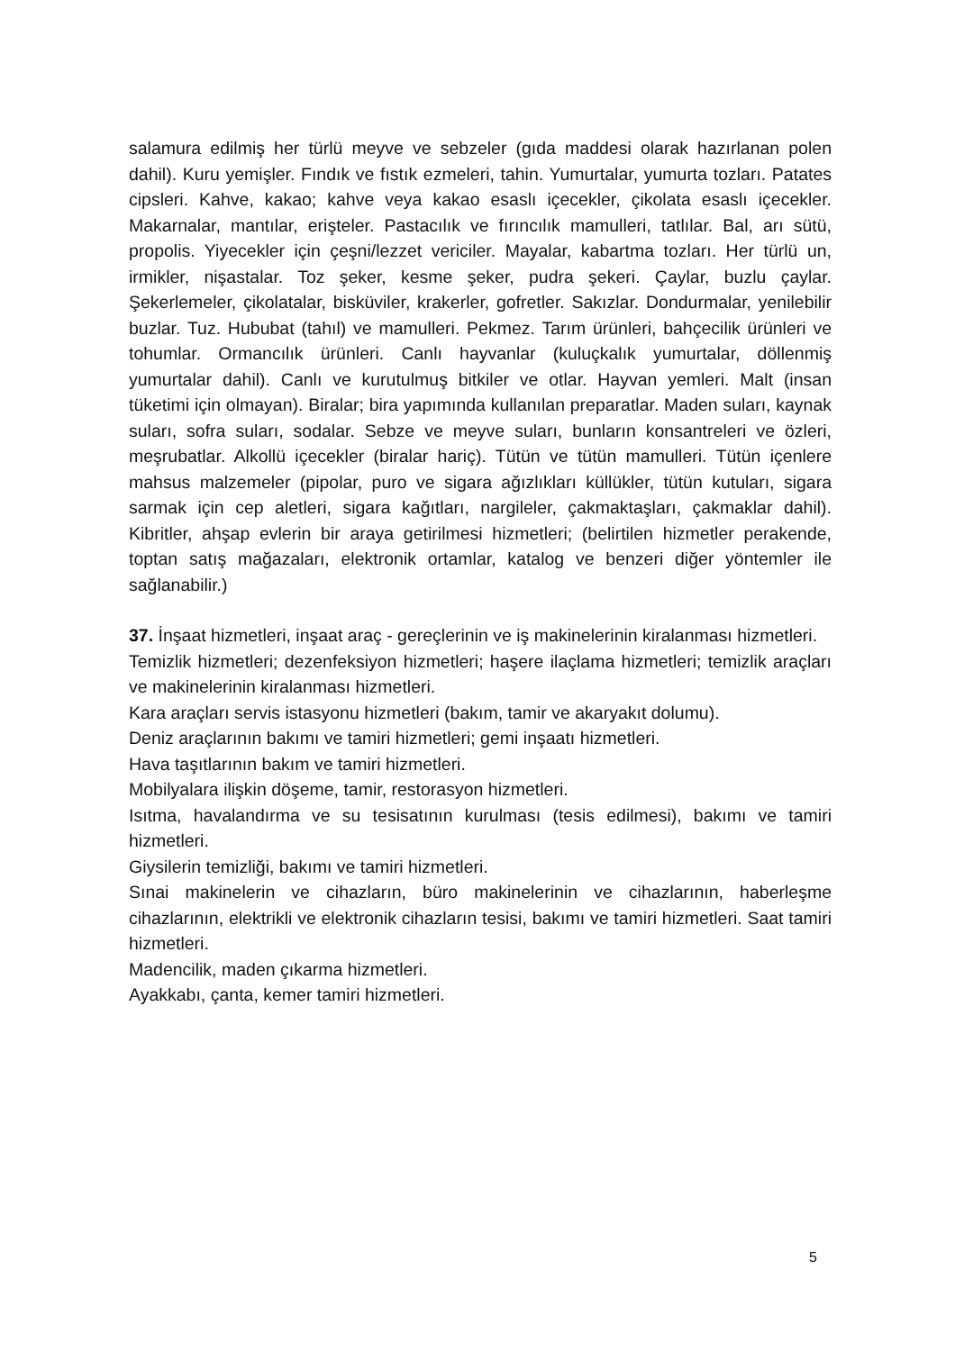salamura edilmiş her türlü meyve ve sebzeler (gıda maddesi olarak hazırlanan polen dahil). Kuru yemişler. Fındık ve fıstık ezmeleri, tahin. Yumurtalar, yumurta tozları. Patates cipsleri. Kahve, kakao; kahve veya kakao esaslı içecekler, çikolata esaslı içecekler. Makarnalar, mantılar, erişteler. Pastacılık ve fırıncılık mamulleri, tatlılar. Bal, arı sütü, propolis. Yiyecekler için çeşni/lezzet vericiler. Mayalar, kabartma tozları. Her türlü un, irmikler, nişastalar. Toz şeker, kesme şeker, pudra şekeri. Çaylar, buzlu çaylar. Şekerlemeler, çikolatalar, bisküviler, krakerler, gofretler. Sakızlar. Dondurmalar, yenilebilir buzlar. Tuz. Hububat (tahıl) ve mamulleri. Pekmez. Tarım ürünleri, bahçecilik ürünleri ve tohumlar. Ormancılık ürünleri. Canlı hayvanlar (kuluçkalık yumurtalar, döllenmiş yumurtalar dahil). Canlı ve kurutulmuş bitkiler ve otlar. Hayvan yemleri. Malt (insan tüketimi için olmayan). Biralar; bira yapımında kullanılan preparatlar. Maden suları, kaynak suları, sofra suları, sodalar. Sebze ve meyve suları, bunların konsantreleri ve özleri, meşrubatlar. Alkollü içecekler (biralar hariç). Tütün ve tütün mamulleri. Tütün içenlere mahsus malzemeler (pipolar, puro ve sigara ağızlıkları küllükler, tütün kutuları, sigara sarmak için cep aletleri, sigara kağıtları, nargileler, çakmaktaşları, çakmaklar dahil). Kibritler, ahşap evlerin bir araya getirilmesi hizmetleri; (belirtilen hizmetler perakende, toptan satış mağazaları, elektronik ortamlar, katalog ve benzeri diğer yöntemler ile sağlanabilir.)
37. İnşaat hizmetleri, inşaat araç - gereçlerinin ve iş makinelerinin kiralanması hizmetleri.
Temizlik hizmetleri; dezenfeksiyon hizmetleri; haşere ilaçlama hizmetleri; temizlik araçları ve makinelerinin kiralanması hizmetleri.
Kara araçları servis istasyonu hizmetleri (bakım, tamir ve akaryakıt dolumu).
Deniz araçlarının bakımı ve tamiri hizmetleri; gemi inşaatı hizmetleri.
Hava taşıtlarının bakım ve tamiri hizmetleri.
Mobilyalara ilişkin döşeme, tamir, restorasyon hizmetleri.
Isıtma, havalandırma ve su tesisatının kurulması (tesis edilmesi), bakımı ve tamiri hizmetleri.
Giysilerin temizliği, bakımı ve tamiri hizmetleri.
Sınai makinelerin ve cihazların, büro makinelerinin ve cihazlarının, haberleşme cihazlarının, elektrikli ve elektronik cihazların tesisi, bakımı ve tamiri hizmetleri. Saat tamiri hizmetleri.
Madencilik, maden çıkarma hizmetleri.
Ayakkabı, çanta, kemer tamiri hizmetleri.
5